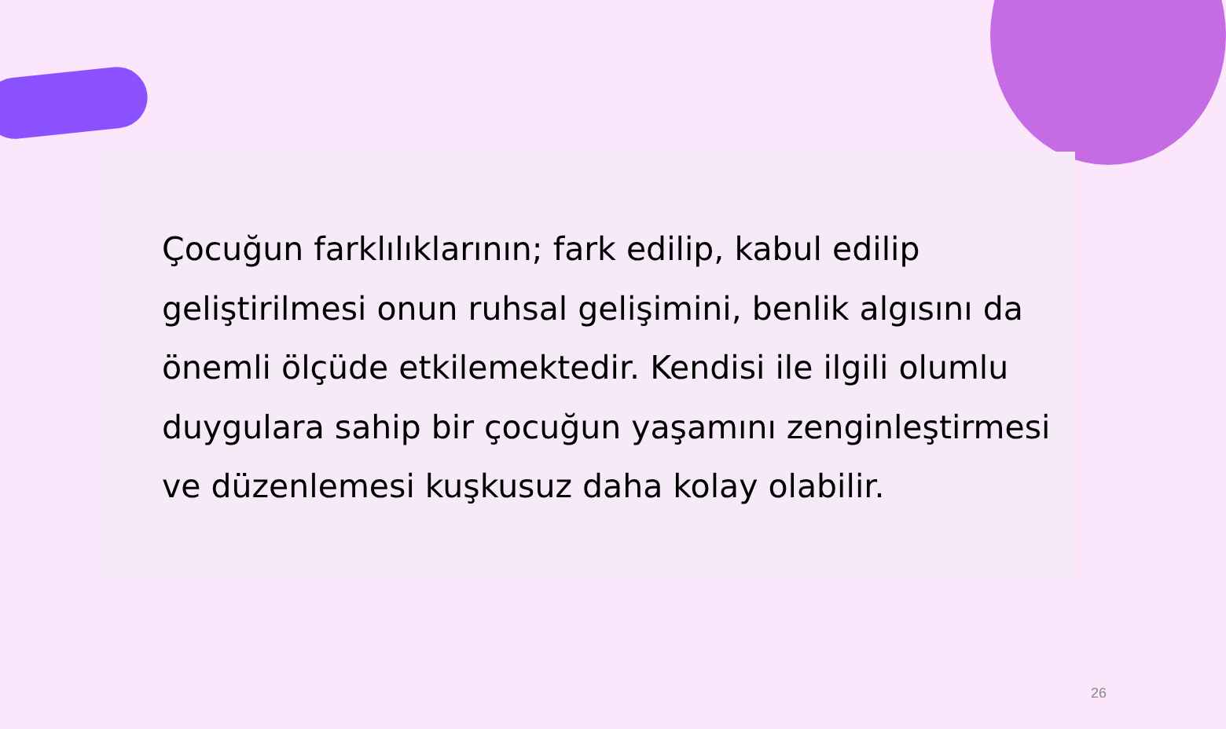Çocuğun farklılıklarının; fark edilip, kabul edilip geliştirilmesi onun ruhsal gelişimini, benlik algısını da önemli ölçüde etkilemektedir. Kendisi ile ilgili olumlu duygulara sahip bir çocuğun yaşamını zenginleştirmesi ve düzenlemesi kuşkusuz daha kolay olabilir.
26